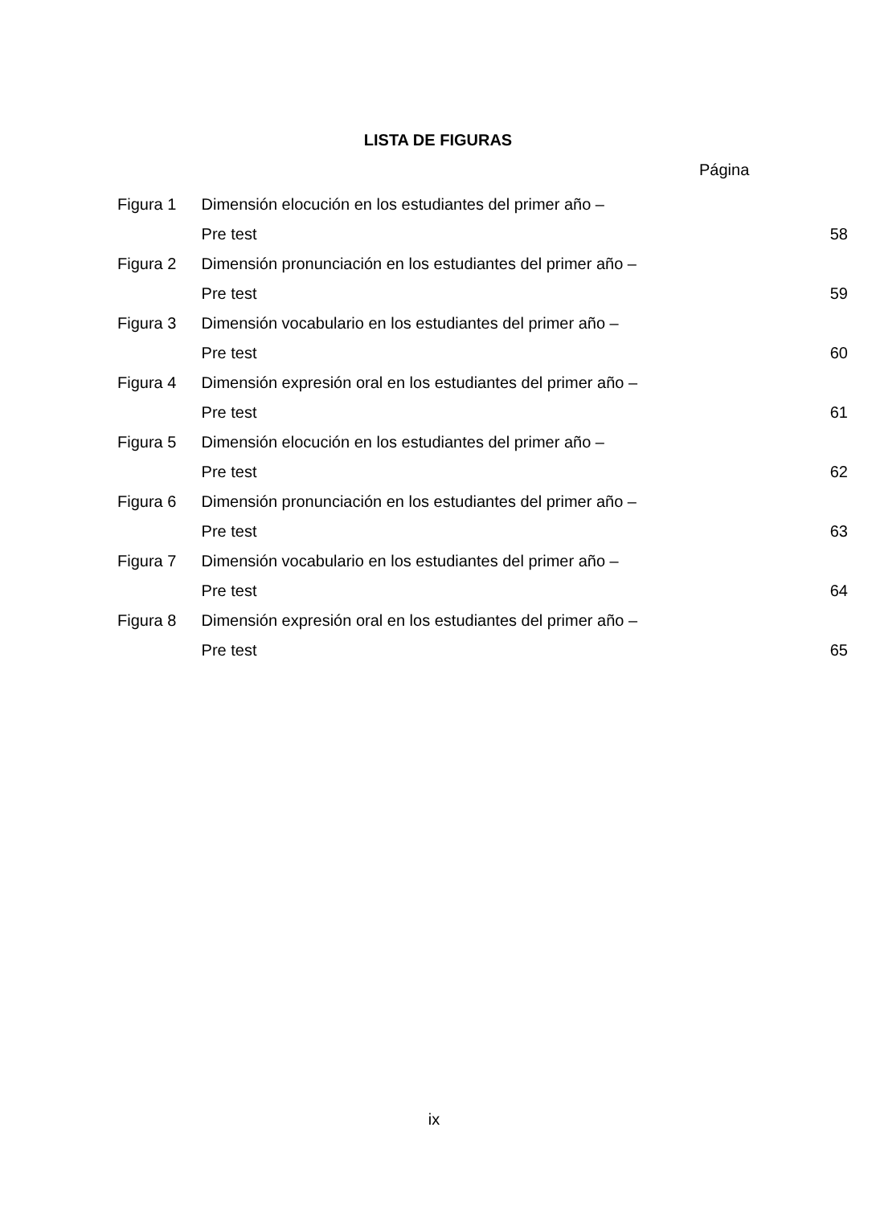LISTA DE FIGURAS
Página
| Figura 1 | Dimensión elocución en los estudiantes del primer año – | |
| | Pre test | 58 |
| Figura 2 | Dimensión pronunciación en los estudiantes del primer año – | |
| | Pre test | 59 |
| Figura 3 | Dimensión vocabulario en los estudiantes del primer año – | |
| | Pre test | 60 |
| Figura 4 | Dimensión expresión oral en los estudiantes del primer año – | |
| | Pre test | 61 |
| Figura 5 | Dimensión elocución en los estudiantes del primer año – | |
| | Pre test | 62 |
| Figura 6 | Dimensión pronunciación en los estudiantes del primer año – | |
| | Pre test | 63 |
| Figura 7 | Dimensión vocabulario en los estudiantes del primer año – | |
| | Pre test | 64 |
| Figura 8 | Dimensión expresión oral en los estudiantes del primer año – | |
| | Pre test | 65 |
ix